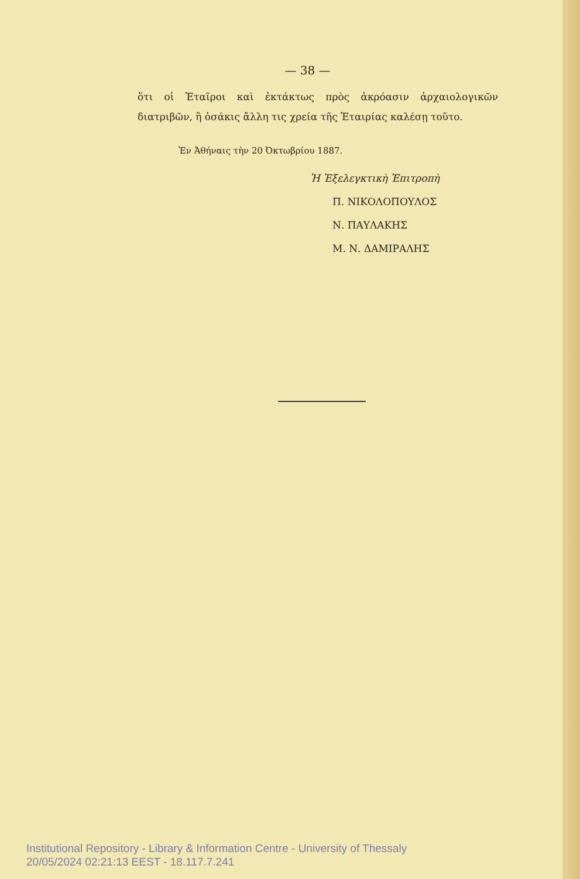— 38 —
ὅτι οἱ Ἑταῖροι καὶ ἐκτάκτως πρὸς ἀκρόασιν ἀρχαιολογικῶν διατριβῶν, ἢ ὁσάκις ἄλλη τις χρεία τῆς Ἑταιρίας καλέσῃ τοῦτο.
Ἐν Ἀθήναις τὴν 20 Ὀκτωβρίου 1887.
Ἡ Ἐξελεγκτικὴ Ἐπιτροπὴ
Π. ΝΙΚΟΛΟΠΟΥΛΟΣ
Ν. ΠΑΥΛΑΚΗΣ
Μ. Ν. ΔΑΜΙΡΑΛΗΣ
Institutional Repository - Library & Information Centre - University of Thessaly
20/05/2024 02:21:13 EEST - 18.117.7.241